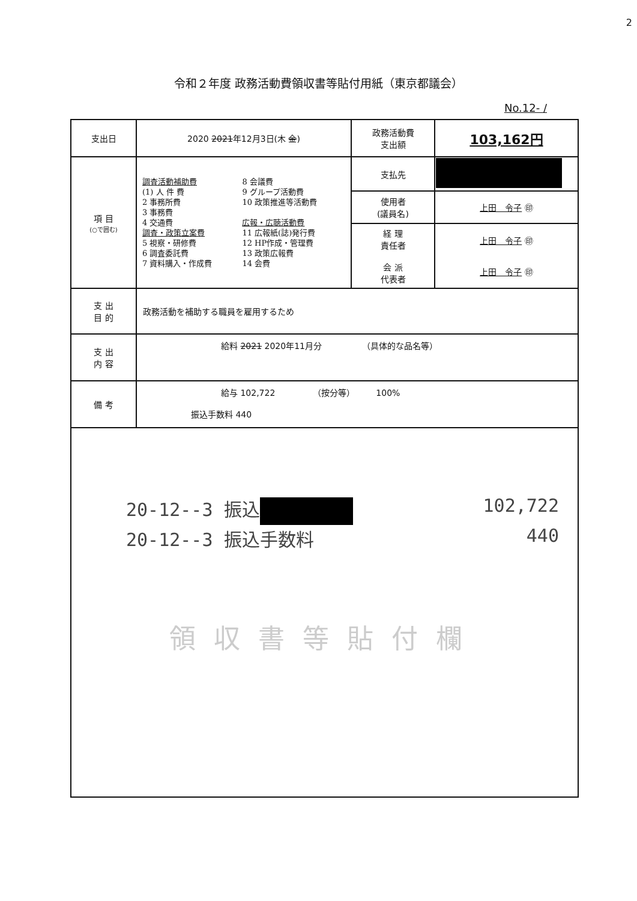2
令和２年度 政務活動費領収書等貼付用紙（東京都議会）
No.12- /
| 支出日 | 2020 2021 年12月3日(木 金 ) | 政務活動費 支出額 | 103,162円 |
| 項 目 (○で囲む) | 調査活動補助費 (1) 人 件 費 2 事務所費 3 事務費 4 交通費 調査・政策立案費 5 視察・研修費 6 調査委託費 7 資料購入・作成費 8 会議費 9 グループ活動費 10 政策推進等活動費 広報・広聴活動費 11 広報紙(誌)発行費 12 HP作成・管理費 13 政策広報費 14 会費 | 支払先 | |
| | | 使用者 (議員名) | 上田 令子 ㊞ |
| | | 経 理 責任者 会 派 代表者 | 上田 令子 ㊞ 上田 令子 ㊞ |
| 支 出 目 的 | 政務活動を補助する職員を雇用するため | | |
| 支 出 内 容 | 給料 2021 2020年11月分 （具体的な品名等） | | |
| 備 考 | 給与 102,722 （按分等） 100% 振込手数料 440 | | |
| 20-12--3 振込 102,722 20-12--3 振込手数料 440 領収書等貼付欄 | | | |